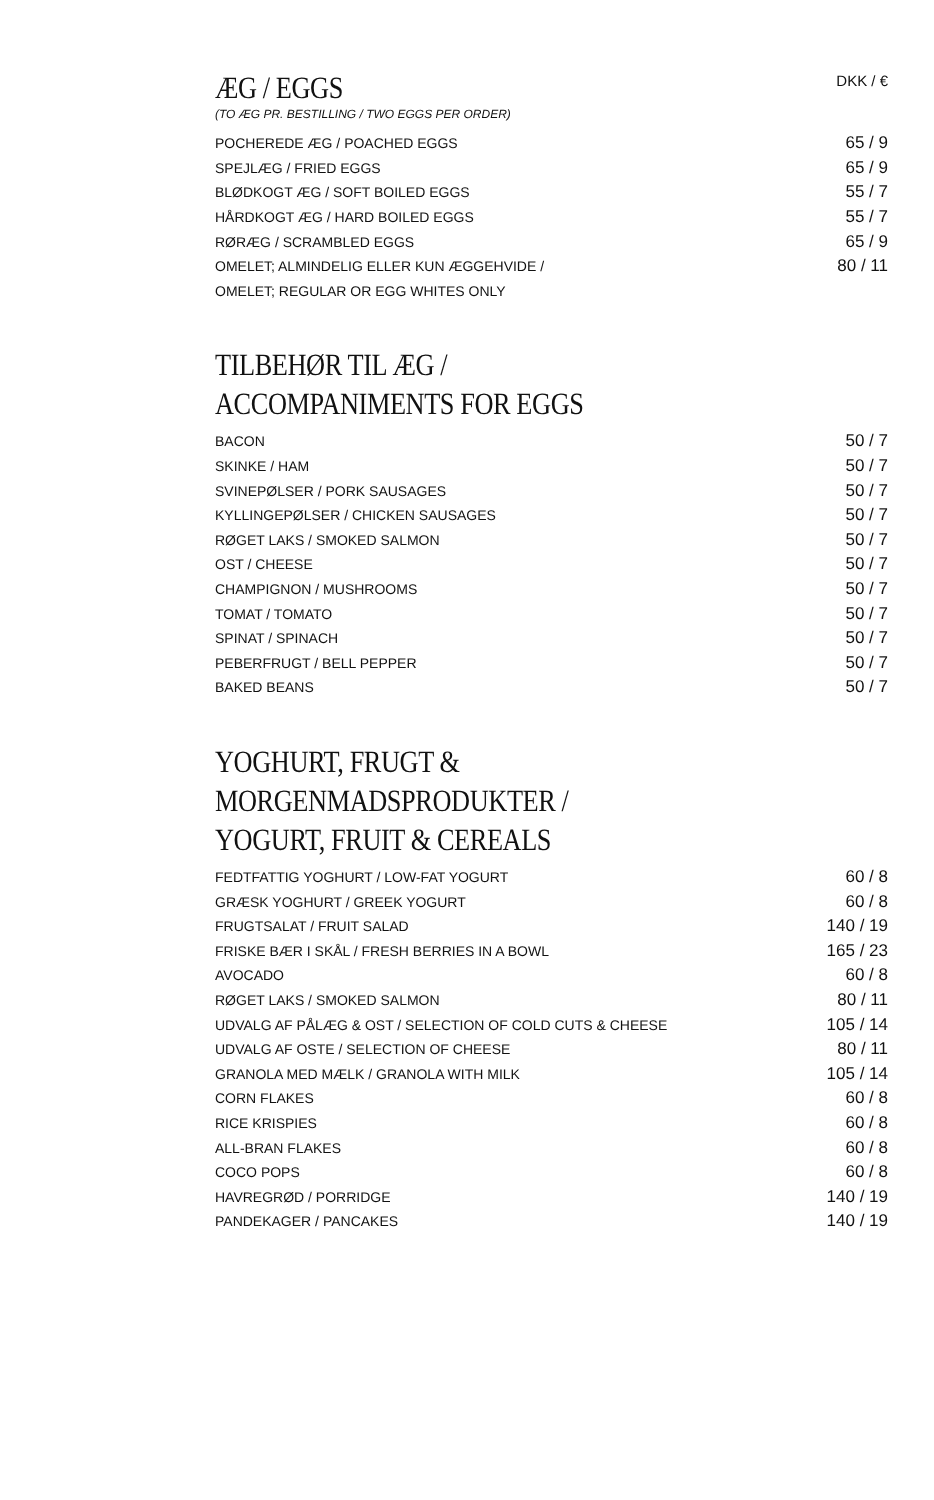ÆG / EGGS
DKK / €
(TO ÆG PR. BESTILLING / TWO EGGS PER ORDER)
| POCHEREDE ÆG / POACHED EGGS | 65 / 9 |
| SPEJLÆG / FRIED EGGS | 65 / 9 |
| BLØDKOGT ÆG / SOFT BOILED EGGS | 55 / 7 |
| HÅRDKOGT ÆG / HARD BOILED EGGS | 55 / 7 |
| RØRÆG / SCRAMBLED EGGS | 65 / 9 |
| OMELET; ALMINDELIG ELLER KUN ÆGGEHVIDE / | 80 / 11 |
| OMELET; REGULAR OR EGG WHITES ONLY | |
TILBEHØR TIL ÆG /
ACCOMPANIMENTS FOR EGGS
| BACON | 50 / 7 |
| SKINKE / HAM | 50 / 7 |
| SVINEPØLSER / PORK SAUSAGES | 50 / 7 |
| KYLLINGEPØLSER / CHICKEN SAUSAGES | 50 / 7 |
| RØGET LAKS / SMOKED SALMON | 50 / 7 |
| OST / CHEESE | 50 / 7 |
| CHAMPIGNON / MUSHROOMS | 50 / 7 |
| TOMAT / TOMATO | 50 / 7 |
| SPINAT / SPINACH | 50 / 7 |
| PEBERFRUGT / BELL PEPPER | 50 / 7 |
| BAKED BEANS | 50 / 7 |
YOGHURT, FRUGT & MORGENMADSPRODUKTER /
YOGURT, FRUIT & CEREALS
| FEDTFATTIG YOGHURT / LOW-FAT YOGURT | 60 / 8 |
| GRÆSK YOGHURT / GREEK YOGURT | 60 / 8 |
| FRUGTSALAT / FRUIT SALAD | 140 / 19 |
| FRISKE BÆR I SKÅL / FRESH BERRIES IN A BOWL | 165 / 23 |
| AVOCADO | 60 / 8 |
| RØGET LAKS / SMOKED SALMON | 80 / 11 |
| UDVALG AF PÅLÆG & OST / SELECTION OF COLD CUTS & CHEESE | 105 / 14 |
| UDVALG AF OSTE / SELECTION OF CHEESE | 80 / 11 |
| GRANOLA MED MÆLK / GRANOLA WITH MILK | 105 / 14 |
| CORN FLAKES | 60 / 8 |
| RICE KRISPIES | 60 / 8 |
| ALL-BRAN FLAKES | 60 / 8 |
| COCO POPS | 60 / 8 |
| HAVREGRØD / PORRIDGE | 140 / 19 |
| PANDEKAGER / PANCAKES | 140 / 19 |